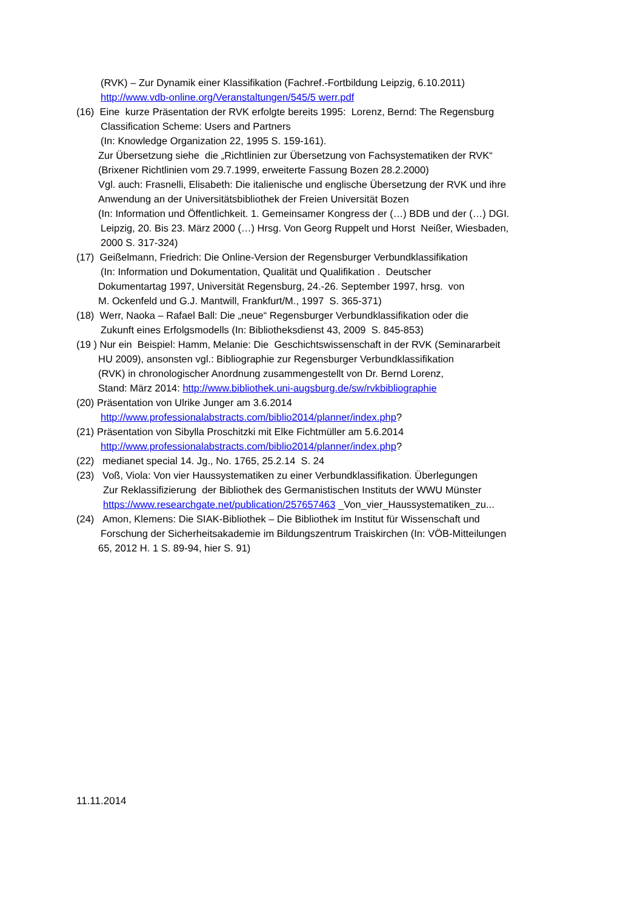(RVK) – Zur Dynamik einer Klassifikation (Fachref.-Fortbildung Leipzig, 6.10.2011)
http://www.vdb-online.org/Veranstaltungen/545/5 werr.pdf
(16) Eine kurze Präsentation der RVK erfolgte bereits 1995: Lorenz, Bernd: The Regensburg
Classification Scheme: Users and Partners
(In: Knowledge Organization 22, 1995 S. 159-161).
Zur Übersetzung siehe die „Richtlinien zur Übersetzung von Fachsystematiken der RVK“
(Brixener Richtlinien vom 29.7.1999, erweiterte Fassung Bozen 28.2.2000)
Vgl. auch: Frasnelli, Elisabeth: Die italienische und englische Übersetzung der RVK und ihre
Anwendung an der Universitätsbibliothek der Freien Universität Bozen
(In: Information und Öffentlichkeit. 1. Gemeinsamer Kongress der (…) BDB und der (…) DGI.
Leipzig, 20. Bis 23. März 2000 (…) Hrsg. Von Georg Ruppelt und Horst Neißer, Wiesbaden,
2000 S. 317-324)
(17) Geißelmann, Friedrich: Die Online-Version der Regensburger Verbundklassifikation
(In: Information und Dokumentation, Qualität und Qualifikation . Deutscher
Dokumentartag 1997, Universität Regensburg, 24.-26. September 1997, hrsg. von
M. Ockenfeld und G.J. Mantwill, Frankfurt/M., 1997 S. 365-371)
(18) Werr, Naoka – Rafael Ball: Die „neue“ Regensburger Verbundklassifikation oder die
Zukunft eines Erfolgsmodells (In: Bibliotheksdienst 43, 2009 S. 845-853)
(19 ) Nur ein Beispiel: Hamm, Melanie: Die Geschichtswissenschaft in der RVK (Seminararbeit
HU 2009), ansonsten vgl.: Bibliographie zur Regensburger Verbundklassifikation
(RVK) in chronologischer Anordnung zusammengestellt von Dr. Bernd Lorenz,
Stand: März 2014: http://www.bibliothek.uni-augsburg.de/sw/rvkbibliographie
(20) Präsentation von Ulrike Junger am 3.6.2014
http://www.professionalabstracts.com/biblio2014/planner/index.php?
(21) Präsentation von Sibylla Proschitzki mit Elke Fichtmüller am 5.6.2014
http://www.professionalabstracts.com/biblio2014/planner/index.php?
(22) medianet special 14. Jg., No. 1765, 25.2.14 S. 24
(23) Voß, Viola: Von vier Haussystematiken zu einer Verbundklassifikation. Überlegungen
Zur Reklassifizierung der Bibliothek des Germanistischen Instituts der WWU Münster
https://www.researchgate.net/publication/257657463 _Von_vier_Haussystematiken_zu...
(24) Amon, Klemens: Die SIAK-Bibliothek – Die Bibliothek im Institut für Wissenschaft und
Forschung der Sicherheitsakademie im Bildungszentrum Traiskirchen (In: VÖB-Mitteilungen
65, 2012 H. 1 S. 89-94, hier S. 91)
11.11.2014